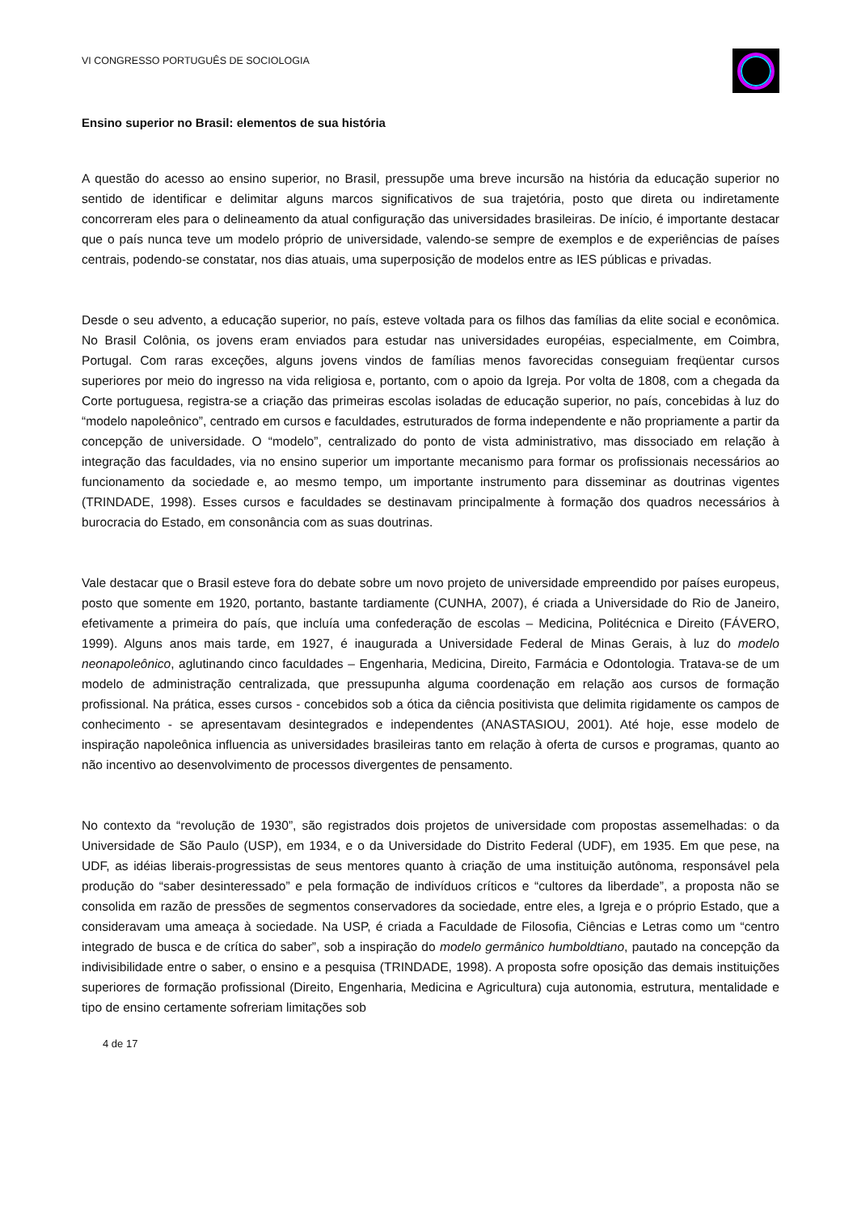VI CONGRESSO PORTUGUÊS DE SOCIOLOGIA
Ensino superior no Brasil: elementos de sua história
A questão do acesso ao ensino superior, no Brasil, pressupõe uma breve incursão na história da educação superior no sentido de identificar e delimitar alguns marcos significativos de sua trajetória, posto que direta ou indiretamente concorreram eles para o delineamento da atual configuração das universidades brasileiras. De início, é importante destacar que o país nunca teve um modelo próprio de universidade, valendo-se sempre de exemplos e de experiências de países centrais, podendo-se constatar, nos dias atuais, uma superposição de modelos entre as IES públicas e privadas.
Desde o seu advento, a educação superior, no país, esteve voltada para os filhos das famílias da elite social e econômica. No Brasil Colônia, os jovens eram enviados para estudar nas universidades européias, especialmente, em Coimbra, Portugal. Com raras exceções, alguns jovens vindos de famílias menos favorecidas conseguiam freqüentar cursos superiores por meio do ingresso na vida religiosa e, portanto, com o apoio da Igreja. Por volta de 1808, com a chegada da Corte portuguesa, registra-se a criação das primeiras escolas isoladas de educação superior, no país, concebidas à luz do “modelo napoleônico”, centrado em cursos e faculdades, estruturados de forma independente e não propriamente a partir da concepção de universidade. O “modelo”, centralizado do ponto de vista administrativo, mas dissociado em relação à integração das faculdades, via no ensino superior um importante mecanismo para formar os profissionais necessários ao funcionamento da sociedade e, ao mesmo tempo, um importante instrumento para disseminar as doutrinas vigentes (TRINDADE, 1998). Esses cursos e faculdades se destinavam principalmente à formação dos quadros necessários à burocracia do Estado, em consonância com as suas doutrinas.
Vale destacar que o Brasil esteve fora do debate sobre um novo projeto de universidade empreendido por países europeus, posto que somente em 1920, portanto, bastante tardiamente (CUNHA, 2007), é criada a Universidade do Rio de Janeiro, efetivamente a primeira do país, que incluía uma confederação de escolas – Medicina, Politécnica e Direito (FÁVERO, 1999). Alguns anos mais tarde, em 1927, é inaugurada a Universidade Federal de Minas Gerais, à luz do modelo neonapoleônico, aglutinando cinco faculdades – Engenharia, Medicina, Direito, Farmácia e Odontologia. Tratava-se de um modelo de administração centralizada, que pressupunha alguma coordenação em relação aos cursos de formação profissional. Na prática, esses cursos - concebidos sob a ótica da ciência positivista que delimita rigidamente os campos de conhecimento - se apresentavam desintegrados e independentes (ANASTASIOU, 2001). Até hoje, esse modelo de inspiração napoleônica influencia as universidades brasileiras tanto em relação à oferta de cursos e programas, quanto ao não incentivo ao desenvolvimento de processos divergentes de pensamento.
No contexto da “revolução de 1930”, são registrados dois projetos de universidade com propostas assemelhadas: o da Universidade de São Paulo (USP), em 1934, e o da Universidade do Distrito Federal (UDF), em 1935. Em que pese, na UDF, as idéias liberais-progressistas de seus mentores quanto à criação de uma instituição autônoma, responsável pela produção do “saber desinteressado” e pela formação de indivíduos críticos e “cultores da liberdade”, a proposta não se consolida em razão de pressões de segmentos conservadores da sociedade, entre eles, a Igreja e o próprio Estado, que a consideravam uma ameaça à sociedade. Na USP, é criada a Faculdade de Filosofia, Ciências e Letras como um “centro integrado de busca e de crítica do saber”, sob a inspiração do modelo germânico humboldtiano, pautado na concepção da indivisibilidade entre o saber, o ensino e a pesquisa (TRINDADE, 1998). A proposta sofre oposição das demais instituições superiores de formação profissional (Direito, Engenharia, Medicina e Agricultura) cuja autonomia, estrutura, mentalidade e tipo de ensino certamente sofreriam limitações sob
4 de 17